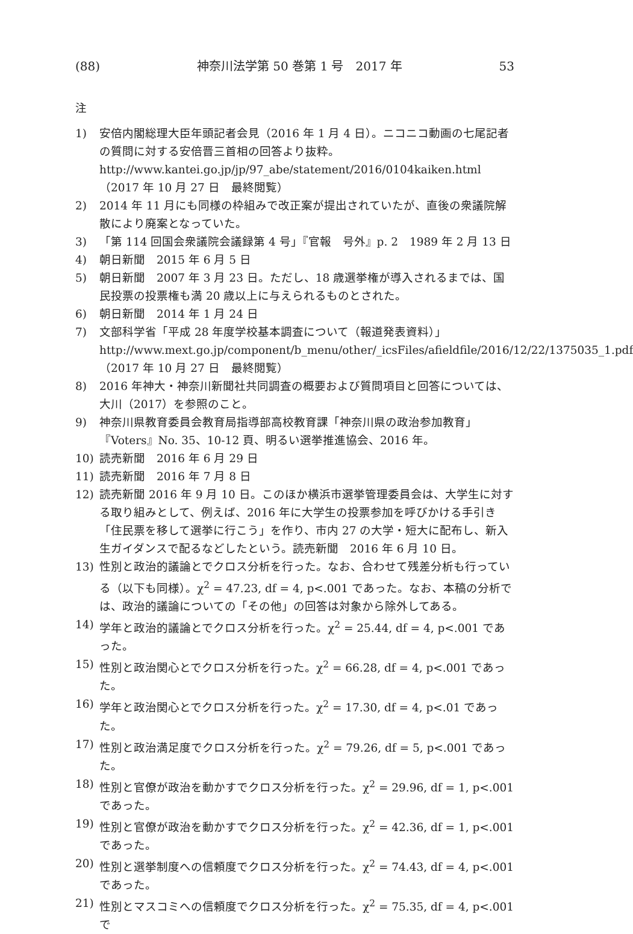(88) 神奈川法学第 50 巻第 1 号　2017 年 53
注
1) 安倍内閣総理大臣年頭記者会見（2016 年 1 月 4 日）。ニコニコ動画の七尾記者の質問に対する安倍晋三首相の回答より抜粋。
http://www.kantei.go.jp/jp/97_abe/statement/2016/0104kaiken.html（2017 年 10 月 27 日　最終閲覧）
2) 2014 年 11 月にも同様の枠組みで改正案が提出されていたが、直後の衆議院解散により廃案となっていた。
3) 「第 114 回国会衆議院会議録第 4 号」『官報　号外』p. 2　1989 年 2 月 13 日
4) 朝日新聞　2015 年 6 月 5 日
5) 朝日新聞　2007 年 3 月 23 日。ただし、18 歳選挙権が導入されるまでは、国民投票の投票権も満 20 歳以上に与えられるものとされた。
6) 朝日新聞　2014 年 1 月 24 日
7) 文部科学省「平成 28 年度学校基本調査について（報道発表資料）」http://www.mext.go.jp/component/b_menu/other/_icsFiles/afieldfile/2016/12/22/1375035_1.pdf（2017 年 10 月 27 日　最終閲覧）
8) 2016 年神大・神奈川新聞社共同調査の概要および質問項目と回答については、大川（2017）を参照のこと。
9) 神奈川県教育委員会教育局指導部高校教育課「神奈川県の政治参加教育」『Voters』No. 35、10-12 頁、明るい選挙推進協会、2016 年。
10) 読売新聞　2016 年 6 月 29 日
11) 読売新聞　2016 年 7 月 8 日
12) 読売新聞 2016 年 9 月 10 日。このほか横浜市選挙管理委員会は、大学生に対する取り組みとして、例えば、2016 年に大学生の投票参加を呼びかける手引き「住民票を移して選挙に行こう」を作り、市内 27 の大学・短大に配布し、新入生ガイダンスで配るなどしたという。読売新聞　2016 年 6 月 10 日。
13) 性別と政治的議論とでクロス分析を行った。なお、合わせて残差分析も行っている（以下も同様）。χ<sup>2</sup> = 47.23, df = 4, p<.001 であった。なお、本稿の分析では、政治的議論についての「その他」の回答は対象から除外してある。
14) 学年と政治的議論とでクロス分析を行った。χ<sup>2</sup> = 25.44, df = 4, p<.001 であった。
15) 性別と政治関心とでクロス分析を行った。χ<sup>2</sup> = 66.28, df = 4, p<.001 であった。
16) 学年と政治関心とでクロス分析を行った。χ<sup>2</sup> = 17.30, df = 4, p<.01 であった。
17) 性別と政治満足度でクロス分析を行った。χ<sup>2</sup> = 79.26, df = 5, p<.001 であった。
18) 性別と官僚が政治を動かすでクロス分析を行った。χ<sup>2</sup> = 29.96, df = 1, p<.001 であった。
19) 性別と官僚が政治を動かすでクロス分析を行った。χ<sup>2</sup> = 42.36, df = 1, p<.001 であった。
20) 性別と選挙制度への信頼度でクロス分析を行った。χ<sup>2</sup> = 74.43, df = 4, p<.001 であった。
21) 性別とマスコミへの信頼度でクロス分析を行った。χ<sup>2</sup> = 75.35, df = 4, p<.001 で